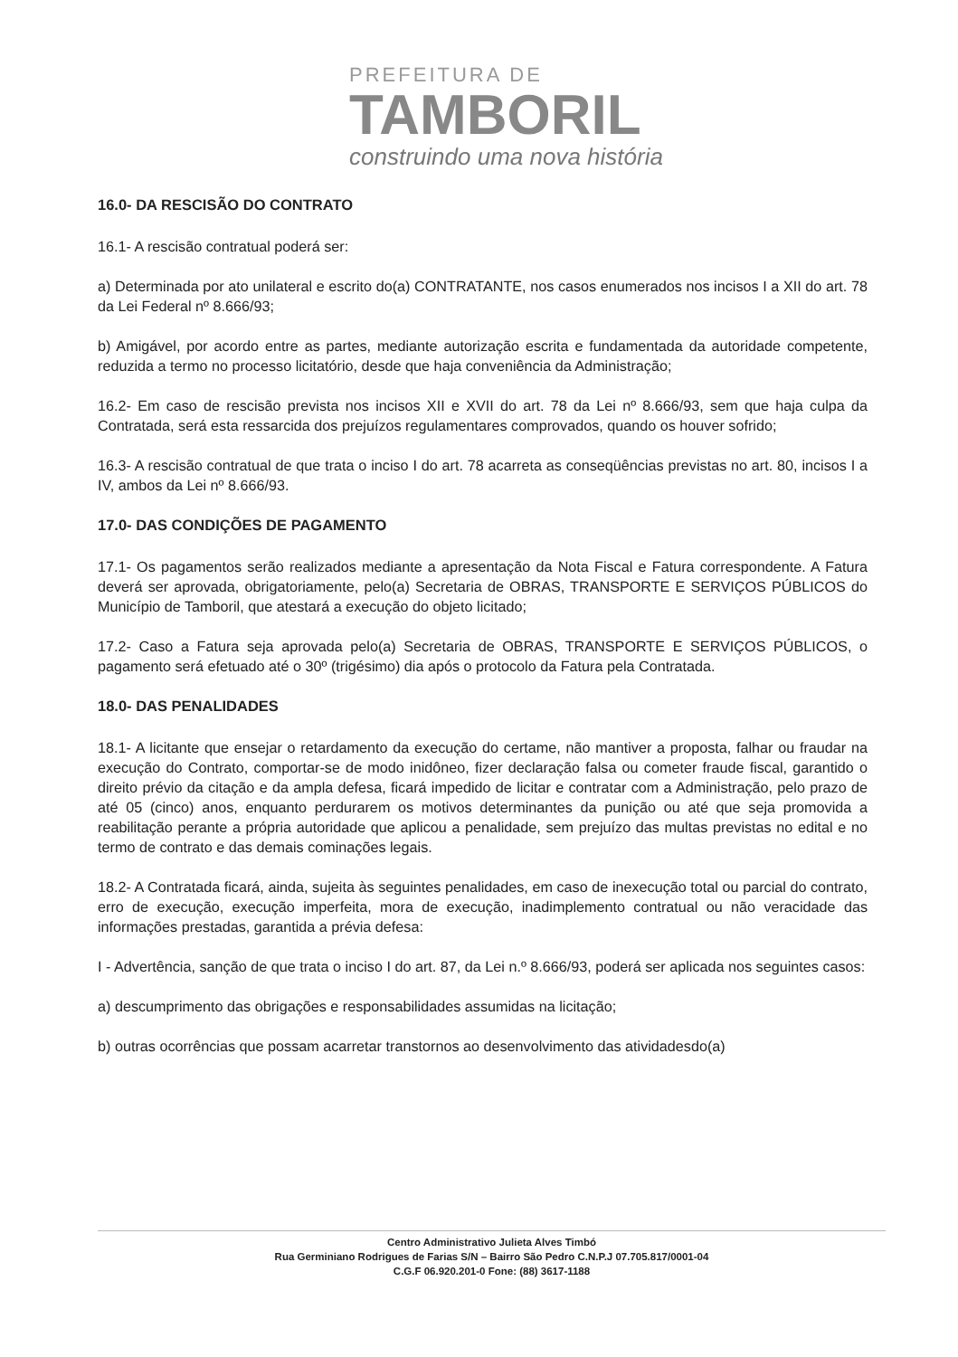PREFEITURA DE
TAMBORIL
construindo uma nova história
16.0- DA RESCISÃO DO CONTRATO
16.1- A rescisão contratual poderá ser:
a) Determinada por ato unilateral e escrito do(a) CONTRATANTE, nos casos enumerados nos incisos I a XII do art. 78 da Lei Federal nº 8.666/93;
b) Amigável, por acordo entre as partes, mediante autorização escrita e fundamentada da autoridade competente, reduzida a termo no processo licitatório, desde que haja conveniência da Administração;
16.2- Em caso de rescisão prevista nos incisos XII e XVII do art. 78 da Lei nº 8.666/93, sem que haja culpa da Contratada, será esta ressarcida dos prejuízos regulamentares comprovados, quando os houver sofrido;
16.3- A rescisão contratual de que trata o inciso I do art. 78 acarreta as conseqüências previstas no art. 80, incisos I a IV, ambos da Lei nº 8.666/93.
17.0- DAS CONDIÇÕES DE PAGAMENTO
17.1- Os pagamentos serão realizados mediante a apresentação da Nota Fiscal e Fatura correspondente. A Fatura deverá ser aprovada, obrigatoriamente, pelo(a) Secretaria de OBRAS, TRANSPORTE E SERVIÇOS PÚBLICOS do Município de Tamboril, que atestará a execução do objeto licitado;
17.2- Caso a Fatura seja aprovada pelo(a) Secretaria de OBRAS, TRANSPORTE E SERVIÇOS PÚBLICOS, o pagamento será efetuado até o 30º (trigésimo) dia após o protocolo da Fatura pela Contratada.
18.0- DAS PENALIDADES
18.1- A licitante que ensejar o retardamento da execução do certame, não mantiver a proposta, falhar ou fraudar na execução do Contrato, comportar-se de modo inidôneo, fizer declaração falsa ou cometer fraude fiscal, garantido o direito prévio da citação e da ampla defesa, ficará impedido de licitar e contratar com a Administração, pelo prazo de até 05 (cinco) anos, enquanto perdurarem os motivos determinantes da punição ou até que seja promovida a reabilitação perante a própria autoridade que aplicou a penalidade, sem prejuízo das multas previstas no edital e no termo de contrato e das demais cominações legais.
18.2- A Contratada ficará, ainda, sujeita às seguintes penalidades, em caso de inexecução total ou parcial do contrato, erro de execução, execução imperfeita, mora de execução, inadimplemento contratual ou não veracidade das informações prestadas, garantida a prévia defesa:
I - Advertência, sanção de que trata o inciso I do art. 87, da Lei n.º 8.666/93, poderá ser aplicada nos seguintes casos:
a) descumprimento das obrigações e responsabilidades assumidas na licitação;
b) outras ocorrências que possam acarretar transtornos ao desenvolvimento das atividadesdo(a)
Centro Administrativo Julieta Alves Timbó
Rua Germiniano Rodrigues de Farias S/N – Bairro São Pedro C.N.P.J 07.705.817/0001-04
C.G.F 06.920.201-0 Fone: (88) 3617-1188